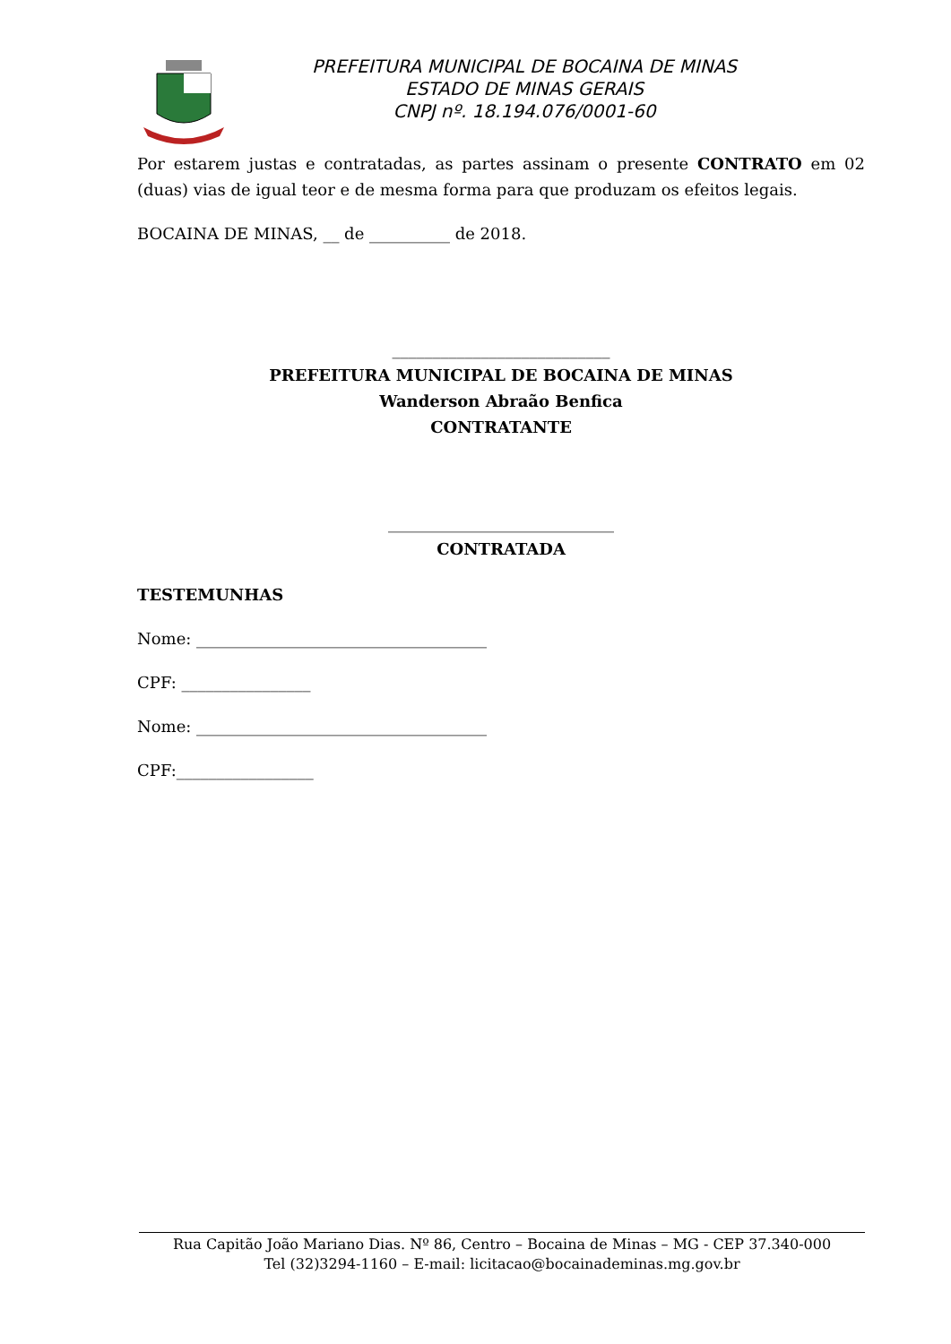PREFEITURA MUNICIPAL DE BOCAINA DE MINAS
ESTADO DE MINAS GERAIS
CNPJ nº. 18.194.076/0001-60
Por estarem justas e contratadas, as partes assinam o presente CONTRATO em 02 (duas) vias de igual teor e de mesma forma para que produzam os efeitos legais.
BOCAINA DE MINAS, __ de __________ de 2018.
___________________________
PREFEITURA MUNICIPAL DE BOCAINA DE MINAS
Wanderson Abraão Benfica
CONTRATANTE
____________________________
CONTRATADA
TESTEMUNHAS
Nome: ____________________________________
CPF: ________________
Nome: ____________________________________
CPF:_________________
Rua Capitão João Mariano Dias. Nº 86, Centro – Bocaina de Minas – MG - CEP 37.340-000
Tel (32)3294-1160 – E-mail: licitacao@bocainademinas.mg.gov.br